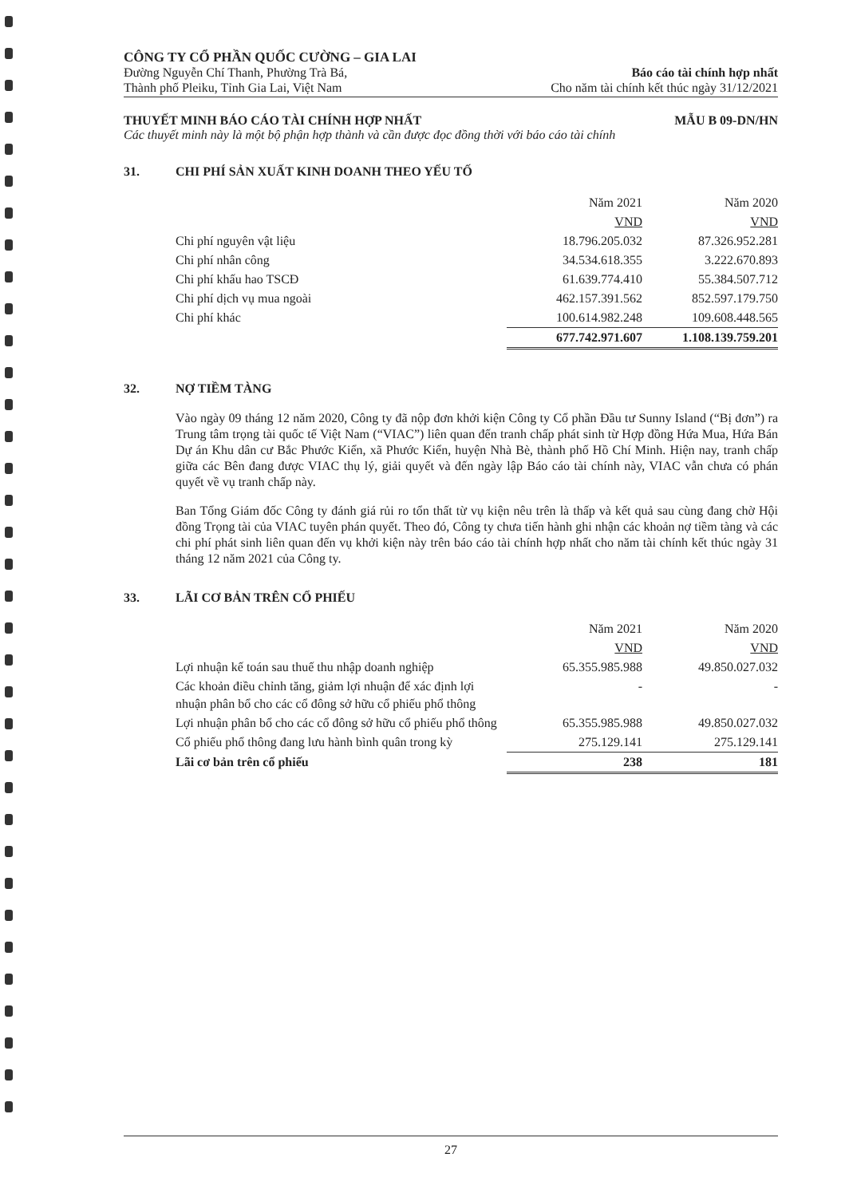CÔNG TY CỔ PHẦN QUỐC CƯỜNG – GIA LAI
Đường Nguyễn Chí Thanh, Phường Trà Bá,
Thành phố Pleiku, Tỉnh Gia Lai, Việt Nam
Báo cáo tài chính hợp nhất
Cho năm tài chính kết thúc ngày 31/12/2021
THUYẾT MINH BÁO CÁO TÀI CHÍNH HỢP NHẤT MẪU B 09-DN/HN
Các thuyết minh này là một bộ phận hợp thành và cần được đọc đồng thời với báo cáo tài chính
31. CHI PHÍ SẢN XUẤT KINH DOANH THEO YẾU TỐ
| | Năm 2021 | Năm 2020 |
| | VND | VND |
| Chi phí nguyên vật liệu | 18.796.205.032 | 87.326.952.281 |
| Chi phí nhân công | 34.534.618.355 | 3.222.670.893 |
| Chi phí khấu hao TSCĐ | 61.639.774.410 | 55.384.507.712 |
| Chi phí dịch vụ mua ngoài | 462.157.391.562 | 852.597.179.750 |
| Chi phí khác | 100.614.982.248 | 109.608.448.565 |
| | 677.742.971.607 | 1.108.139.759.201 |
32. NỢ TIỀM TÀNG
Vào ngày 09 tháng 12 năm 2020, Công ty đã nộp đơn khởi kiện Công ty Cổ phần Đầu tư Sunny Island (“Bị đơn”) ra Trung tâm trọng tài quốc tế Việt Nam (“VIAC”) liên quan đến tranh chấp phát sinh từ Hợp đồng Hứa Mua, Hứa Bán Dự án Khu dân cư Bắc Phước Kiển, xã Phước Kiển, huyện Nhà Bè, thành phố Hồ Chí Minh. Hiện nay, tranh chấp giữa các Bên đang được VIAC thụ lý, giải quyết và đến ngày lập Báo cáo tài chính này, VIAC vẫn chưa có phán quyết về vụ tranh chấp này.
Ban Tổng Giám đốc Công ty đánh giá rủi ro tổn thất từ vụ kiện nêu trên là thấp và kết quả sau cùng đang chờ Hội đồng Trọng tài của VIAC tuyên phán quyết. Theo đó, Công ty chưa tiến hành ghi nhận các khoản nợ tiềm tàng và các chi phí phát sinh liên quan đến vụ khởi kiện này trên báo cáo tài chính hợp nhất cho năm tài chính kết thúc ngày 31 tháng 12 năm 2021 của Công ty.
33. LÃI CƠ BẢN TRÊN CỔ PHIẾU
| | Năm 2021 | Năm 2020 |
| | VND | VND |
| Lợi nhuận kế toán sau thuế thu nhập doanh nghiệp | 65.355.985.988 | 49.850.027.032 |
| Các khoản điều chỉnh tăng, giảm lợi nhuận để xác định lợi nhuận phân bổ cho các cổ đông sở hữu cổ phiếu phổ thông | - | - |
| Lợi nhuận phân bổ cho các cổ đông sở hữu cổ phiếu phổ thông | 65.355.985.988 | 49.850.027.032 |
| Cổ phiếu phổ thông đang lưu hành bình quân trong kỳ | 275.129.141 | 275.129.141 |
| Lãi cơ bản trên cổ phiếu | 238 | 181 |
27